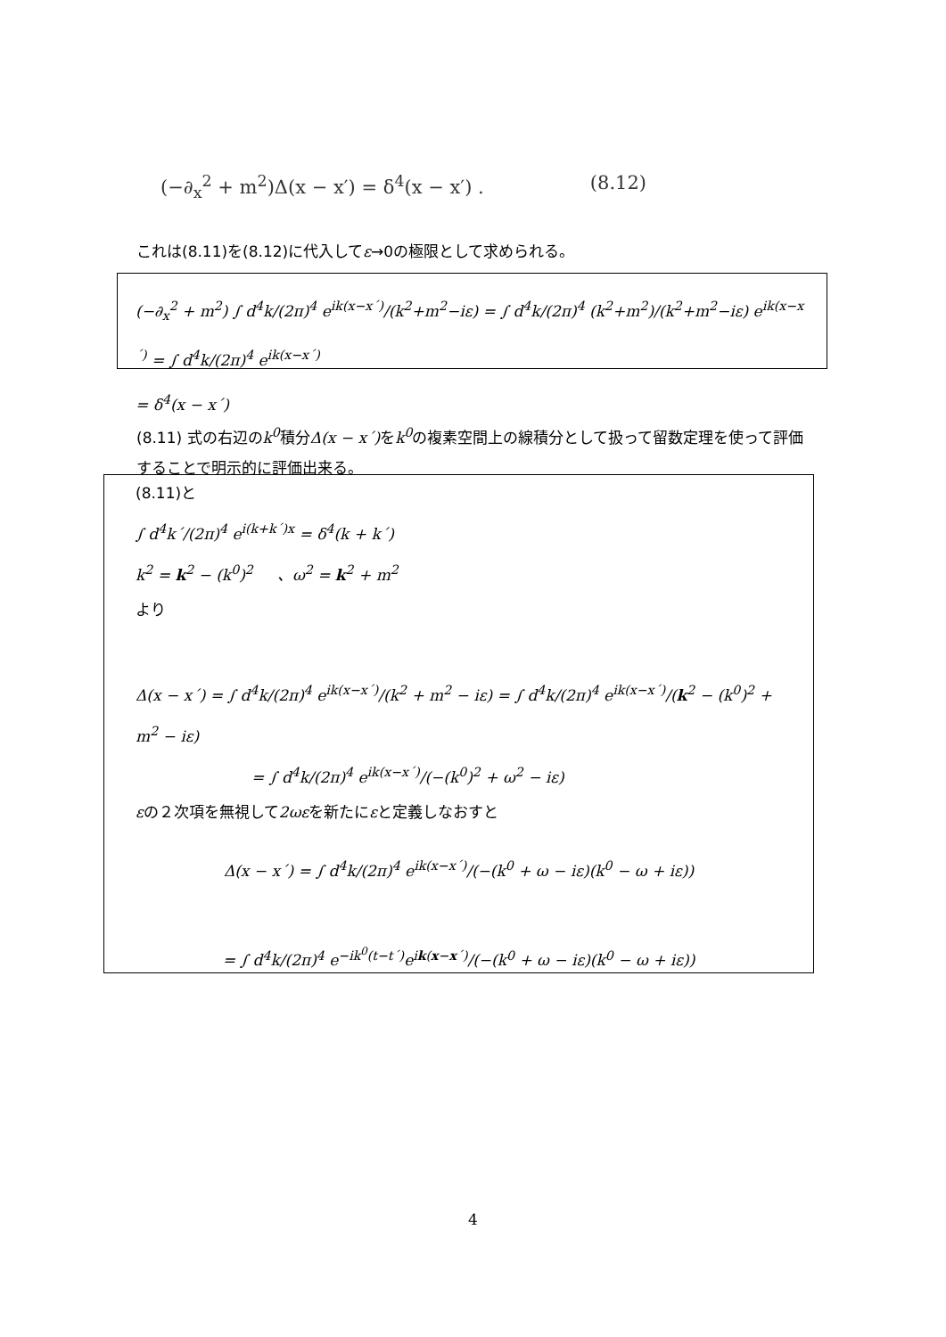(−∂<sub>x</sub><sup>2</sup> + m<sup>2</sup>)Δ(x − x′) = δ<sup>4</sup>(x − x′) . (8.12)
これは(8.11)を(8.12)に代入してε→0の極限として求められる。
(−∂<sub>x</sub><sup>2</sup> + m<sup>2</sup>) ∫ d<sup>4</sup>k/(2π)<sup>4</sup> e<sup>ik(x−x´)</sup>/(k<sup>2</sup>+m<sup>2</sup>−iε) = ∫ d<sup>4</sup>k/(2π)<sup>4</sup> (k<sup>2</sup>+m<sup>2</sup>)/(k<sup>2</sup>+m<sup>2</sup>−iε) e<sup>ik(x−x´)</sup> = ∫ d<sup>4</sup>k/(2π)<sup>4</sup> e<sup>ik(x−x´)</sup>
= δ<sup>4</sup>(x − x´)
(8.11) 式の右辺のk<sup>0</sup>積分Δ(x − x´) をk<sup>0</sup>の複素空間上の線積分として扱って留数定理を使って評価することで明示的に評価出来る。
(8.11)と
∫ d<sup>4</sup>k´/(2π)<sup>4</sup> e<sup>i(k+k´)x</sup> = δ<sup>4</sup>(k + k´)
k<sup>2</sup> = k<sup>2</sup> − (k<sup>0</sup>)<sup>2</sup> 、ω<sup>2</sup> = k<sup>2</sup> + m<sup>2</sup>
より
Δ(x − x´) = ∫ d<sup>4</sup>k/(2π)<sup>4</sup> e<sup>ik(x−x´)</sup>/(k<sup>2</sup> + m<sup>2</sup> − iε) = ∫ d<sup>4</sup>k/(2π)<sup>4</sup> e<sup>ik(x−x´)</sup>/(k<sup>2</sup> − (k<sup>0</sup>)<sup>2</sup> + m<sup>2</sup> − iε)
= ∫ d<sup>4</sup>k/(2π)<sup>4</sup> e<sup>ik(x−x´)</sup>/(−(k<sup>0</sup>)<sup>2</sup> + ω<sup>2</sup> − iε)
εの２次項を無視して2ωεを新たにεと定義しなおすと
Δ(x − x´) = ∫ d<sup>4</sup>k/(2π)<sup>4</sup> e<sup>ik(x−x´)</sup>/(−(k<sup>0</sup> + ω − iε)(k<sup>0</sup> − ω + iε))
= ∫ d<sup>4</sup>k/(2π)<sup>4</sup> e<sup>−ik<sup>0</sup>(t−t´)</sup>e<sup>ik(x−x´)</sup>/(−(k<sup>0</sup> + ω − iε)(k<sup>0</sup> − ω + iε))
4